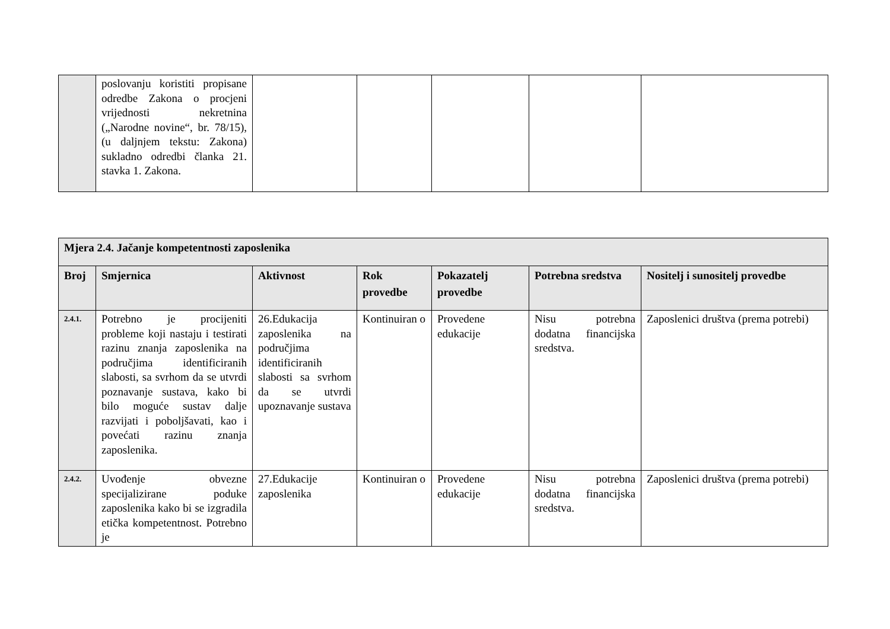| | poslovanju koristiti propisane odredbe Zakona o procjeni vrijednosti nekretnina („Narodne novine“, br. 78/15), (u daljnjem tekstu: Zakona) sukladno odredbi članka 21. stavka 1. Zakona. | | | | | |
| Mjera 2.4. Jačanje kompetentnosti zaposlenika | | | | | | |
| --- | --- | --- | --- | --- | --- | --- |
| Broj | Smjernica | Aktivnost | Rok provedbe | Pokazatelj provedbe | Potrebna sredstva | Nositelj i sunositelj provedbe |
| 2.4.1. | Potrebno je procijeniti probleme koji nastaju i testirati razinu znanja zaposlenika na područjima identificiranih slabosti, sa svrhom da se utvrdi poznavanje sustava, kako bi bilo moguće sustav dalje razvijati i poboljšavati, kao i povećati razinu znanja zaposlenika. | 26.Edukacija zaposlenika na područjima identificiranih slabosti sa svrhom da se utvrdi upoznavanje sustava | Kontinuiran o | Provedene edukacije | Nisu potrebna dodatna financijska sredstva. | Zaposlenici društva (prema potrebi) |
| 2.4.2. | Uvođenje obvezne specijalizirane poduke zaposlenika kako bi se izgradila etička kompetentnost. Potrebno je | 27.Edukacije zaposlenika | Kontinuiran o | Provedene edukacije | Nisu potrebna dodatna financijska sredstva. | Zaposlenici društva (prema potrebi) |